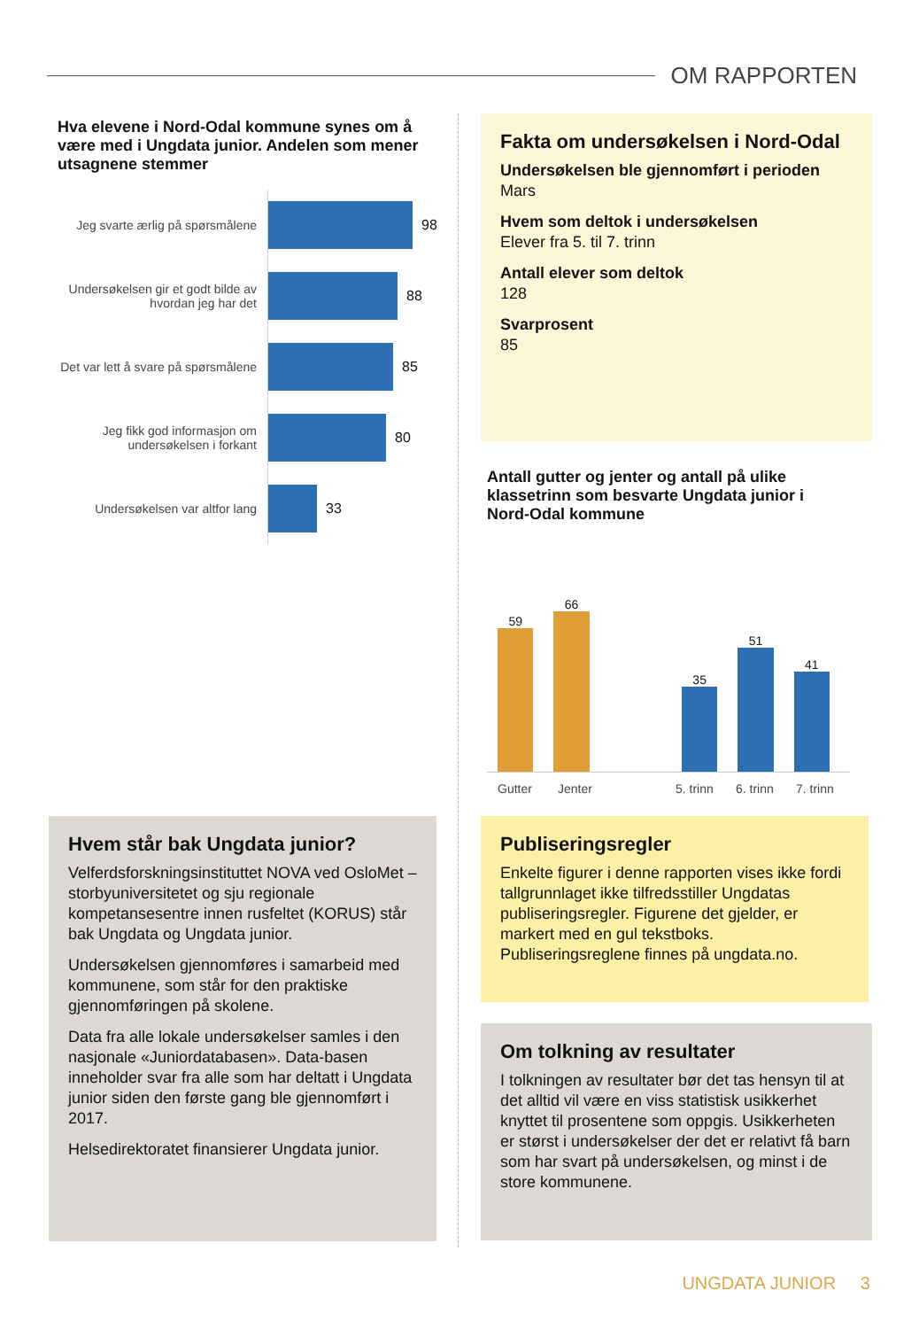OM RAPPORTEN
Hva elevene i Nord-Odal kommune synes om å være med i Ungdata junior. Andelen som mener utsagnene stemmer
Jeg svarte ærlig på spørsmålene
98
Undersøkelsen gir et godt bilde av hvordan jeg har det
88
Det var lett å svare på spørsmålene
85
Jeg fikk god informasjon om undersøkelsen i forkant
80
Undersøkelsen var altfor lang
33
Hvem står bak Ungdata junior?
Velferdsforskningsinstituttet NOVA ved OsloMet – storbyuniversitetet og sju regionale kompetansesentre innen rusfeltet (KORUS) står bak Ungdata og Ungdata junior.
Undersøkelsen gjennomføres i samarbeid med kommunene, som står for den praktiske gjennomføringen på skolene.
Data fra alle lokale undersøkelser samles i den nasjonale «Juniordatabasen». Data-basen inneholder svar fra alle som har deltatt i Ungdata junior siden den første gang ble gjennomført i 2017.
Helsedirektoratet finansierer Ungdata junior.
Fakta om undersøkelsen i Nord-Odal
Undersøkelsen ble gjennomført i perioden
Mars
Hvem som deltok i undersøkelsen
Elever fra 5. til 7. trinn
Antall elever som deltok
128
Svarprosent
85
Antall gutter og jenter og antall på ulike klassetrinn som besvarte Ungdata junior i Nord-Odal kommune
59
66
35
51
41
Gutter Jenter 5. trinn 6. trinn 7. trinn
Publiseringsregler
Enkelte figurer i denne rapporten vises ikke fordi tallgrunnlaget ikke tilfredsstiller Ungdatas publiseringsregler. Figurene det gjelder, er markert med en gul tekstboks. Publiseringsreglene finnes på ungdata.no.
Om tolkning av resultater
I tolkningen av resultater bør det tas hensyn til at det alltid vil være en viss statistisk usikkerhet knyttet til prosentene som oppgis. Usikkerheten er størst i undersøkelser der det er relativt få barn som har svart på undersøkelsen, og minst i de store kommunene.
UNGDATA JUNIOR 3